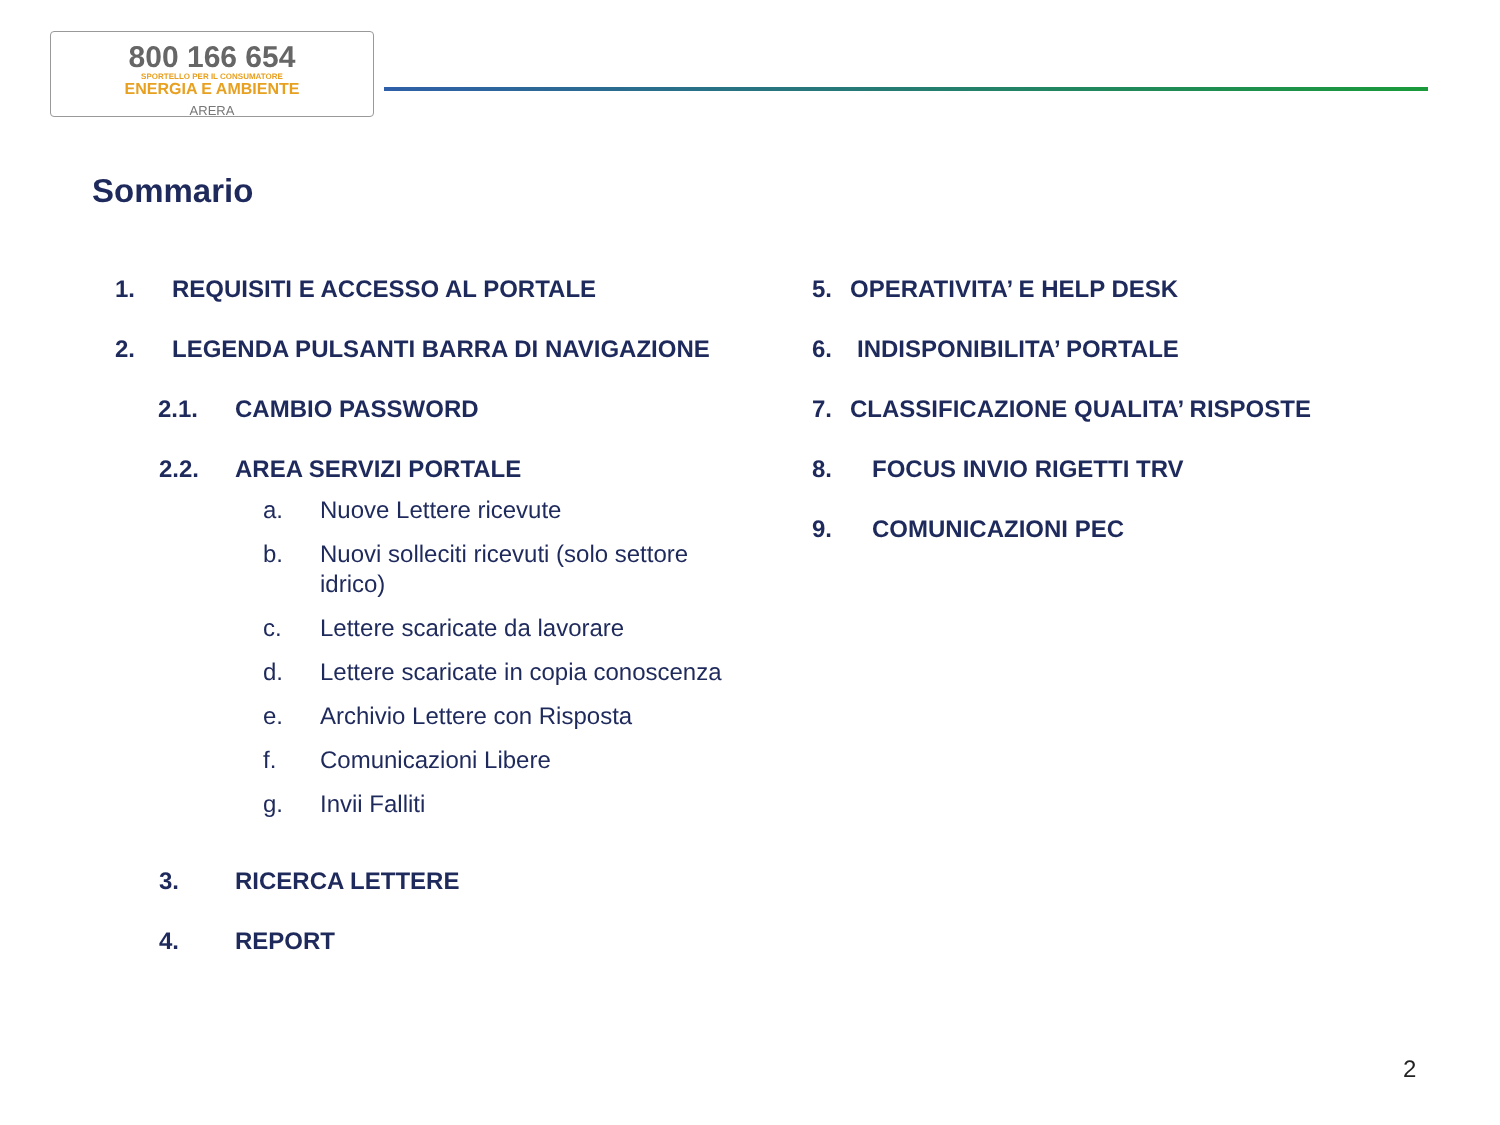800 166 654
SPORTELLO PER IL CONSUMATORE
ENERGIA E AMBIENTE
ARERA
Sommario
1. REQUISITI E ACCESSO AL PORTALE
2. LEGENDA PULSANTI BARRA DI NAVIGAZIONE
2.1. CAMBIO PASSWORD
2.2. AREA SERVIZI PORTALE
a. Nuove Lettere ricevute
b. Nuovi solleciti ricevuti (solo settore idrico)
c. Lettere scaricate da lavorare
d. Lettere scaricate in copia conoscenza
e. Archivio Lettere con Risposta
f. Comunicazioni Libere
g. Invii Falliti
3. RICERCA LETTERE
4. REPORT
5. OPERATIVITA’ E HELP DESK
6. INDISPONIBILITA’ PORTALE
7. CLASSIFICAZIONE QUALITA’ RISPOSTE
8. FOCUS INVIO RIGETTI TRV
9. COMUNICAZIONI PEC
2